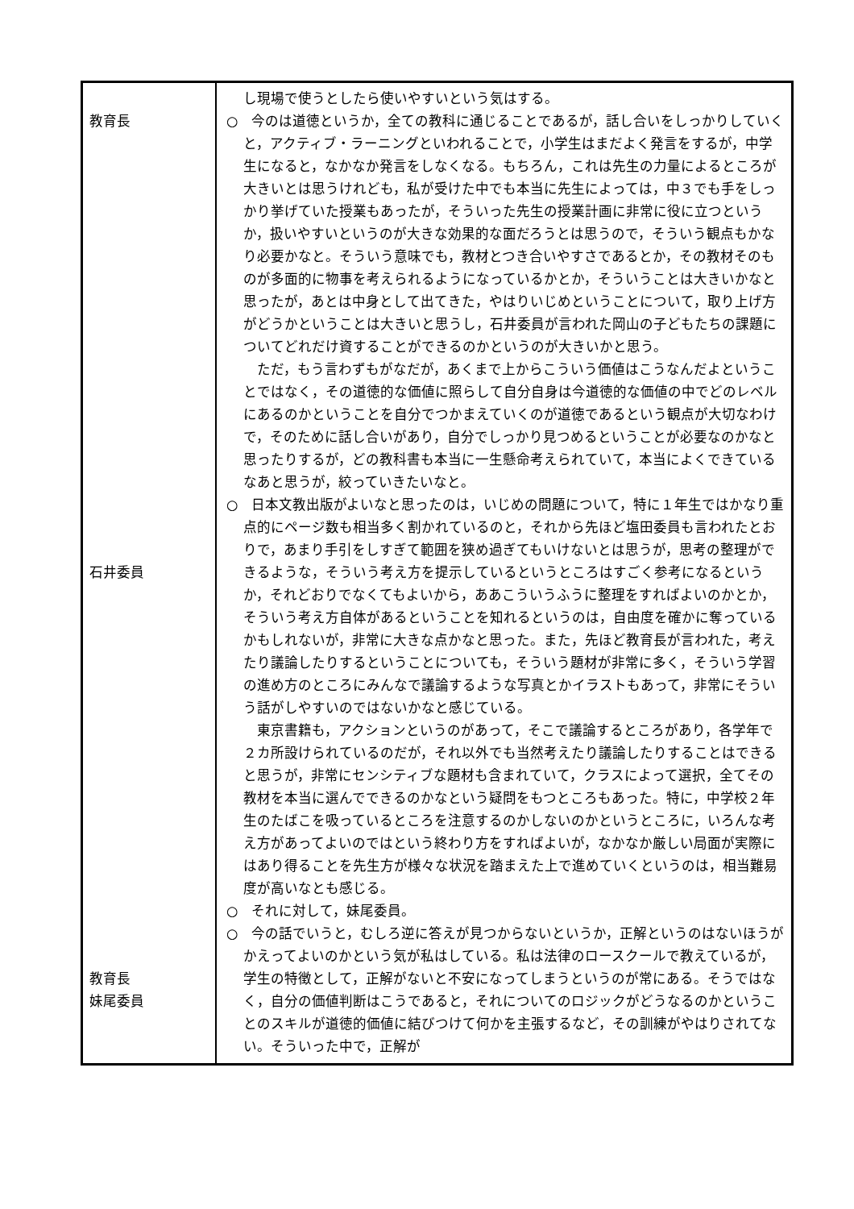| 教育長 石井委員 教育長 妹尾委員 | し現場で使うとしたら使いやすいという気はする。 ○ 今のは道徳というか，全ての教科に通じることであるが，話し合いをしっかりしていくと，アクティブ・ラーニングといわれることで，小学生はまだよく発言をするが，中学生になると，なかなか発言をしなくなる。もちろん，これは先生の力量によるところが大きいとは思うけれども，私が受けた中でも本当に先生によっては，中３でも手をしっかり挙げていた授業もあったが，そういった先生の授業計画に非常に役に立つというか，扱いやすいというのが大きな効果的な面だろうとは思うので，そういう観点もかなり必要かなと。そういう意味でも，教材とつき合いやすさであるとか，その教材そのものが多面的に物事を考えられるようになっているかとか，そういうことは大きいかなと思ったが，あとは中身として出てきた，やはりいじめということについて，取り上げ方がどうかということは大きいと思うし，石井委員が言われた岡山の子どもたちの課題についてどれだけ資することができるのかというのが大きいかと思う。 ただ，もう言わずもがなだが，あくまで上からこういう価値はこうなんだよということではなく，その道徳的な価値に照らして自分自身は今道徳的な価値の中でどのレベルにあるのかということを自分でつかまえていくのが道徳であるという観点が大切なわけで，そのために話し合いがあり，自分でしっかり見つめるということが必要なのかなと思ったりするが，どの教科書も本当に一生懸命考えられていて，本当によくできているなあと思うが，絞っていきたいなと。 ○ 日本文教出版がよいなと思ったのは，いじめの問題について，特に１年生ではかなり重点的にページ数も相当多く割かれているのと，それから先ほど塩田委員も言われたとおりで，あまり手引をしすぎて範囲を狭め過ぎてもいけないとは思うが，思考の整理ができるような，そういう考え方を提示しているというところはすごく参考になるというか，それどおりでなくてもよいから，ああこういうふうに整理をすればよいのかとか，そういう考え方自体があるということを知れるというのは，自由度を確かに奪っているかもしれないが，非常に大きな点かなと思った。また，先ほど教育長が言われた，考えたり議論したりするということについても，そういう題材が非常に多く，そういう学習の進め方のところにみんなで議論するような写真とかイラストもあって，非常にそういう話がしやすいのではないかなと感じている。 東京書籍も，アクションというのがあって，そこで議論するところがあり，各学年で２カ所設けられているのだが，それ以外でも当然考えたり議論したりすることはできると思うが，非常にセンシティブな題材も含まれていて，クラスによって選択，全てその教材を本当に選んでできるのかなという疑問をもつところもあった。特に，中学校２年生のたばこを吸っているところを注意するのかしないのかというところに，いろんな考え方があってよいのではという終わり方をすればよいが，なかなか厳しい局面が実際にはあり得ることを先生方が様々な状況を踏まえた上で進めていくというのは，相当難易度が高いなとも感じる。 ○ それに対して，妹尾委員。 ○ 今の話でいうと，むしろ逆に答えが見つからないというか，正解というのはないほうがかえってよいのかという気が私はしている。私は法律のロースクールで教えているが，学生の特徴として，正解がないと不安になってしまうというのが常にある。そうではなく，自分の価値判断はこうであると，それについてのロジックがどうなるのかということのスキルが道徳的価値に結びつけて何かを主張するなど，その訓練がやはりされてない。そういった中で，正解が |